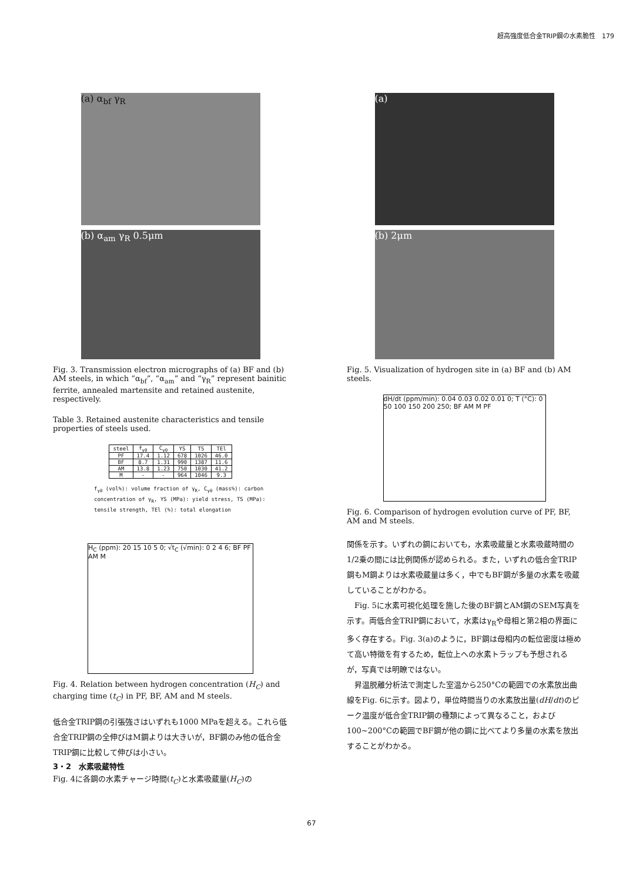超高強度低合金TRIP鋼の水素脆性　179
(a) α<sub>bf</sub> γ<sub>R</sub>
(b) α<sub>am</sub> γ<sub>R</sub> 0.5μm
Fig. 3. Transmission electron micrographs of (a) BF and (b) AM steels, in which “α<sub>bf</sub>”, “α<sub>am</sub>” and “γ<sub>R</sub>” represent bainitic ferrite, annealed martensite and retained austenite, respectively.
Table 3. Retained austenite characteristics and tensile properties of steels used.
| steel | f<sub>γ0</sub> | C<sub>γ0</sub> | YS | TS | TEl |
| --- | --- | --- | --- | --- | --- |
| PF | 17.4 | 1.12 | 678 | 1026 | 46.0 |
| BF | 8.7 | 1.31 | 990 | 1387 | 11.6 |
| AM | 13.8 | 1.23 | 750 | 1030 | 41.2 |
| M | - | - | 964 | 1046 | 9.3 |
f<sub>γ0</sub> (vol%): volume fraction of γ<sub>R</sub>, C<sub>γ0</sub> (mass%): carbon concentration of γ<sub>R</sub>, YS (MPa): yield stress, TS (MPa): tensile strength, TEl (%): total elongation
H<sub>C</sub> (ppm): 20 15 10 5 0; √t<sub>C</sub> (√min): 0 2 4 6; BF PF AM M
Fig. 4. Relation between hydrogen concentration (H<sub>C</sub>) and charging time (t<sub>C</sub>) in PF, BF, AM and M steels.
低合金TRIP鋼の引張強さはいずれも1000 MPaを超える。これら低合金TRIP鋼の全伸びはM鋼よりは大きいが，BF鋼のみ他の低合金TRIP鋼に比較して伸びは小さい。
3・2　水素吸蔵特性
Fig. 4に各鋼の水素チャージ時間(t<sub>C</sub>)と水素吸蔵量(H<sub>C</sub>)の
(a)
(b) 2μm
Fig. 5. Visualization of hydrogen site in (a) BF and (b) AM steels.
dH/dt (ppm/min): 0.04 0.03 0.02 0.01 0; T (°C): 0 50 100 150 200 250; BF AM M PF
Fig. 6. Comparison of hydrogen evolution curve of PF, BF, AM and M steels.
関係を示す。いずれの鋼においても，水素吸蔵量と水素吸蔵時間の1/2乗の間には比例関係が認められる。また，いずれの低合金TRIP鋼もM鋼よりは水素吸蔵量は多く，中でもBF鋼が多量の水素を吸蔵していることがわかる。
　Fig. 5に水素可視化処理を施した後のBF鋼とAM鋼のSEM写真を示す。両低合金TRIP鋼において，水素はγ<sub>R</sub>や母相と第2相の界面に多く存在する。Fig. 3(a)のように，BF鋼は母相内の転位密度は極めて高い特徴を有するため，転位上への水素トラップも予想されるが，写真では明瞭ではない。
　昇温脱離分析法で測定した室温から250°Cの範囲での水素放出曲線をFig. 6に示す。図より，単位時間当りの水素放出量(dH/dt)のピーク温度が低合金TRIP鋼の種類によって異なること，および100~200°Cの範囲でBF鋼が他の鋼に比べてより多量の水素を放出することがわかる。
67